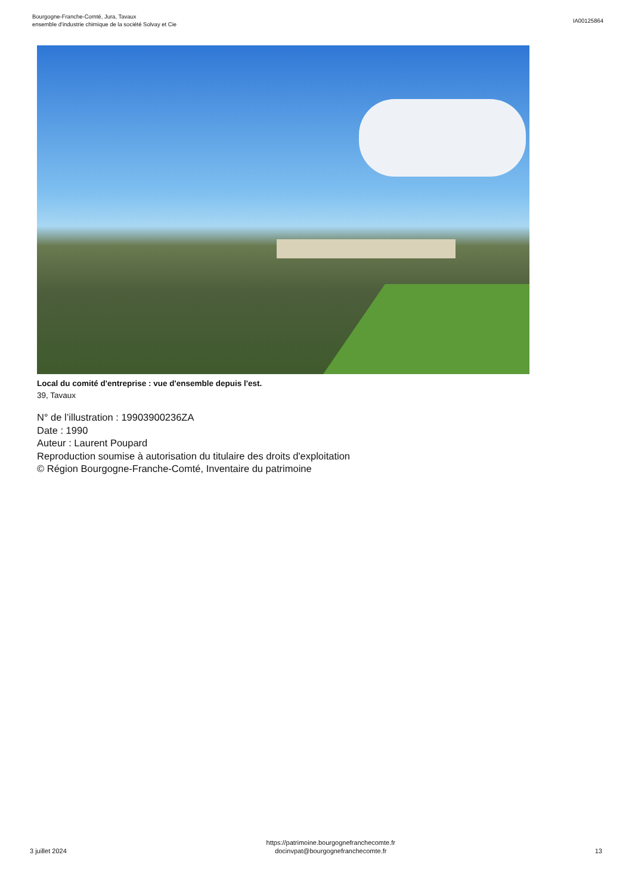Bourgogne-Franche-Comté, Jura, Tavaux
ensemble d'industrie chimique de la société Solvay et Cie
IA00125864
Local du comité d'entreprise : vue d'ensemble depuis l'est.
39, Tavaux
N° de l’illustration : 19903900236ZA
Date : 1990
Auteur : Laurent Poupard
Reproduction soumise à autorisation du titulaire des droits d'exploitation
© Région Bourgogne-Franche-Comté, Inventaire du patrimoine
3 juillet 2024
https://patrimoine.bourgognefranchecomte.fr
docinvpat@bourgognefranchecomte.fr
13